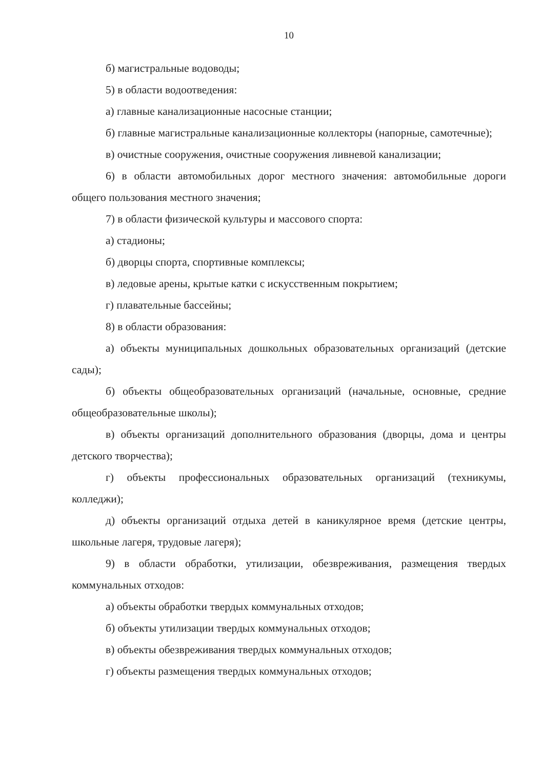10
б) магистральные водоводы;
5) в области водоотведения:
а) главные канализационные насосные станции;
б) главные магистральные канализационные коллекторы (напорные, самотечные);
в) очистные сооружения, очистные сооружения ливневой канализации;
6) в области автомобильных дорог местного значения: автомобильные дороги общего пользования местного значения;
7) в области физической культуры и массового спорта:
а) стадионы;
б) дворцы спорта, спортивные комплексы;
в) ледовые арены, крытые катки с искусственным покрытием;
г) плавательные бассейны;
8) в области образования:
а) объекты муниципальных дошкольных образовательных организаций (детские сады);
б) объекты общеобразовательных организаций (начальные, основные, средние общеобразовательные школы);
в) объекты организаций дополнительного образования (дворцы, дома и центры детского творчества);
г) объекты профессиональных образовательных организаций (техникумы, колледжи);
д) объекты организаций отдыха детей в каникулярное время (детские центры, школьные лагеря, трудовые лагеря);
9) в области обработки, утилизации, обезвреживания, размещения твердых коммунальных отходов:
а) объекты обработки твердых коммунальных отходов;
б) объекты утилизации твердых коммунальных отходов;
в) объекты обезвреживания твердых коммунальных отходов;
г) объекты размещения твердых коммунальных отходов;